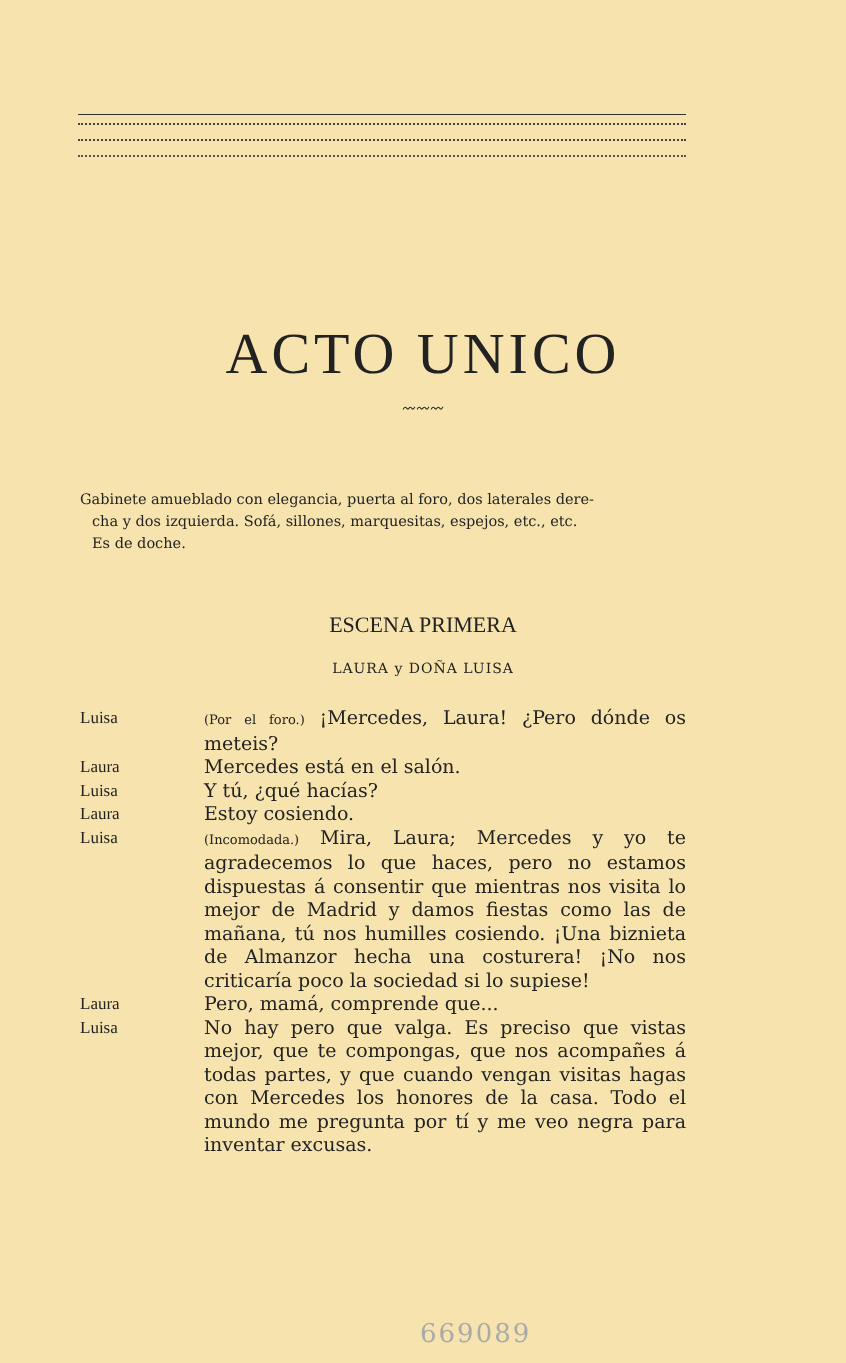ACTO UNICO
〰〰〰
Gabinete amueblado con elegancia, puerta al foro, dos laterales dere-
cha y dos izquierda. Sofá, sillones, marquesitas, espejos, etc., etc.
Es de doche.
ESCENA PRIMERA
LAURA y DOÑA LUISA
Luisa
(Por el foro.) ¡Mercedes, Laura! ¿Pero dónde os meteis?
Laura Mercedes está en el salón.
Luisa Y tú, ¿qué hacías?
Laura Estoy cosiendo.
Luisa
(Incomodada.) Mira, Laura; Mercedes y yo te agradecemos lo que haces, pero no estamos dispuestas á consentir que mientras nos visita lo mejor de Madrid y damos fiestas como las de mañana, tú nos humilles cosiendo. ¡Una biznieta de Almanzor hecha una costurera! ¡No nos criticaría poco la sociedad si lo supiese!
Laura Pero, mamá, comprende que...
Luisa No hay pero que valga. Es preciso que vistas mejor, que te compongas, que nos acompañes á todas partes, y que cuando vengan visitas hagas con Mercedes los honores de la casa. Todo el mundo me pregunta por tí y me veo negra para inventar excusas.
669089